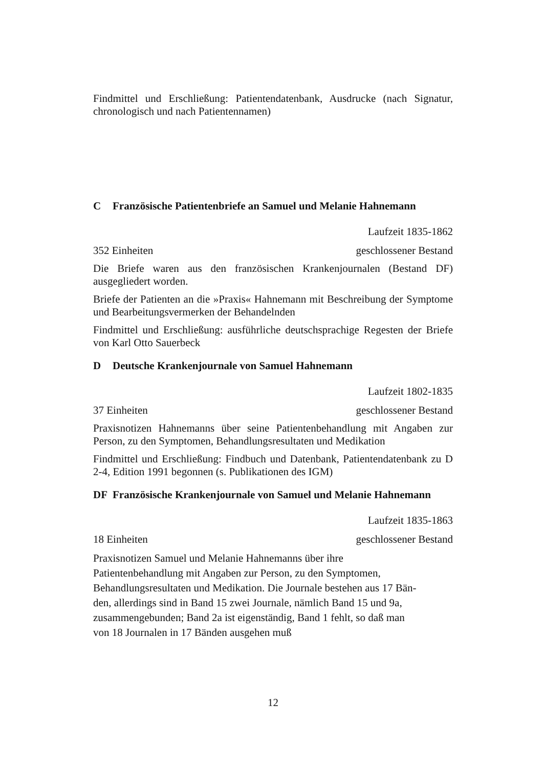Findmittel und Erschließung: Patientendatenbank, Ausdrucke (nach Signatur, chronologisch und nach Patientennamen)
C Französische Patientenbriefe an Samuel und Melanie Hahnemann
Laufzeit 1835-1862
352 Einheiten geschlossener Bestand
Die Briefe waren aus den französischen Krankenjournalen (Bestand DF) ausgegliedert worden.
Briefe der Patienten an die »Praxis« Hahnemann mit Beschreibung der Symptome und Bearbeitungsvermerken der Behandelnden
Findmittel und Erschließung: ausführliche deutschsprachige Regesten der Briefe von Karl Otto Sauerbeck
D Deutsche Krankenjournale von Samuel Hahnemann
Laufzeit 1802-1835
37 Einheiten geschlossener Bestand
Praxisnotizen Hahnemanns über seine Patientenbehandlung mit Angaben zur Person, zu den Symptomen, Behandlungsresultaten und Medikation
Findmittel und Erschließung: Findbuch und Datenbank, Patientendatenbank zu D 2-4, Edition 1991 begonnen (s. Publikationen des IGM)
DF Französische Krankenjournale von Samuel und Melanie Hahnemann
Laufzeit 1835-1863
18 Einheiten geschlossener Bestand
Praxisnotizen Samuel und Melanie Hahnemanns über ihre
Patientenbehandlung mit Angaben zur Person, zu den Symptomen,
Behandlungsresultaten und Medikation. Die Journale bestehen aus 17 Bän-
den, allerdings sind in Band 15 zwei Journale, nämlich Band 15 und 9a,
zusammengebunden; Band 2a ist eigenständig, Band 1 fehlt, so daß man
von 18 Journalen in 17 Bänden ausgehen muß
12